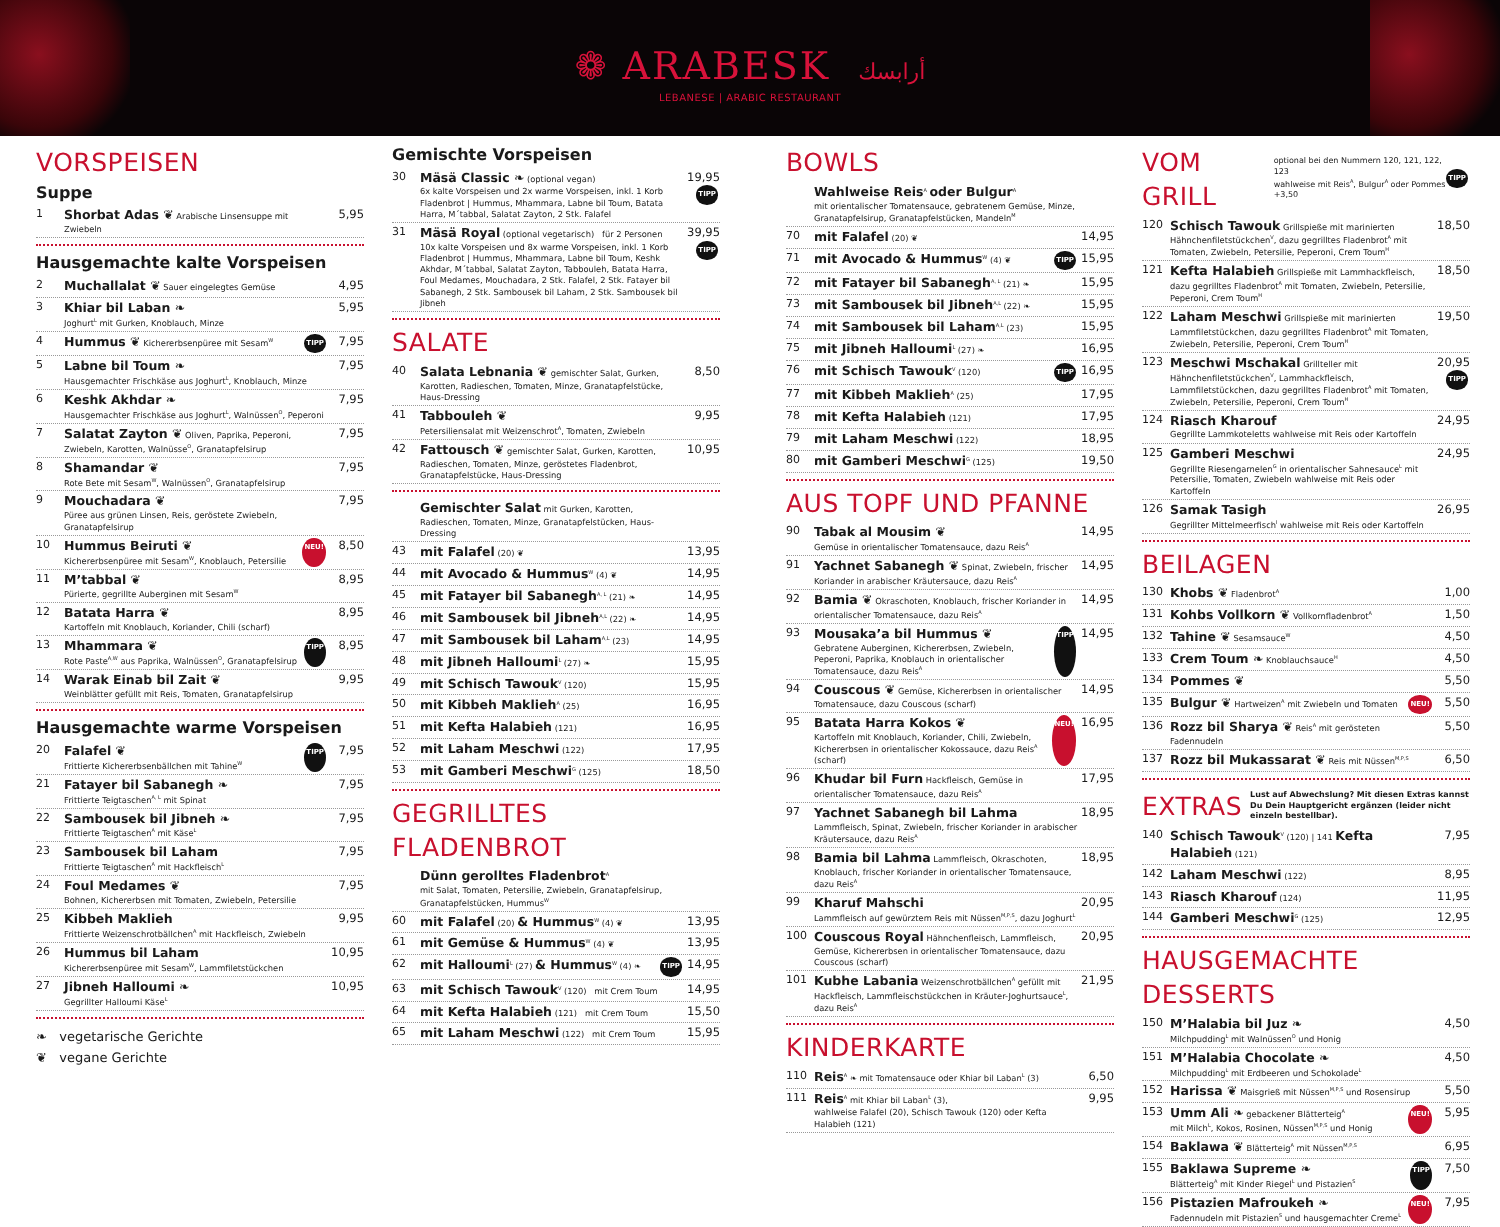❁ ARABESK أرابسك
LEBANESE | ARABIC RESTAURANT
VORSPEISEN
Suppe
1 Shorbat Adas ❦ Arabische Linsensuppe mit Zwiebeln
5,95
Hausgemachte kalte Vorspeisen
2 Muchallalat ❦ Sauer eingelegtes Gemüse
4,95
3 Khiar bil Laban ❧
Joghurt<sup>L</sup> mit Gurken, Knoblauch, Minze
5,95
4 Hummus ❦ Kichererbsenpüree mit Sesam<sup>W</sup>
TIPP
7,95
5 Labne bil Toum ❧
Hausgemachter Frischkäse aus Joghurt<sup>L</sup>, Knoblauch, Minze
7,95
6 Keshk Akhdar ❧
Hausgemachter Frischkäse aus Joghurt<sup>L</sup>, Walnüssen<sup>O</sup>, Peperoni
7,95
7 Salatat Zayton ❦ Oliven, Paprika, Peperoni, Zwiebeln, Karotten, Walnüsse<sup>O</sup>, Granatapfelsirup
7,95
8 Shamandar ❦
Rote Bete mit Sesam<sup>W</sup>, Walnüssen<sup>O</sup>, Granatapfelsirup
7,95
9 Mouchadara ❦
Püree aus grünen Linsen, Reis, geröstete Zwiebeln, Granatapfelsirup
7,95
10 Hummus Beiruti ❦
Kichererbsenpüree mit Sesam<sup>W</sup>, Knoblauch, Petersilie
NEU!
8,50
11 M’tabbal ❦
Pürierte, gegrillte Auberginen mit Sesam<sup>W</sup>
8,95
12 Batata Harra ❦
Kartoffeln mit Knoblauch, Koriander, Chili (scharf)
8,95
13 Mhammara ❦
Rote Paste<sup>A,W</sup> aus Paprika, Walnüssen<sup>O</sup>, Granatapfelsirup
TIPP
8,95
14 Warak Einab bil Zait ❦
Weinblätter gefüllt mit Reis, Tomaten, Granatapfelsirup
9,95
Hausgemachte warme Vorspeisen
20 Falafel ❦
Frittierte Kichererbsenbällchen mit Tahine<sup>W</sup>
TIPP
7,95
21 Fatayer bil Sabanegh ❧
Frittierte Teigtaschen<sup>A, L</sup> mit Spinat
7,95
22 Sambousek bil Jibneh ❧
Frittierte Teigtaschen<sup>A</sup> mit Käse<sup>L</sup>
7,95
23 Sambousek bil Laham
Frittierte Teigtaschen<sup>A</sup> mit Hackfleisch<sup>L</sup>
7,95
24 Foul Medames ❦
Bohnen, Kichererbsen mit Tomaten, Zwiebeln, Petersilie
7,95
25 Kibbeh Maklieh
Frittierte Weizenschrotbällchen<sup>A</sup> mit Hackfleisch, Zwiebeln
9,95
26 Hummus bil Laham
Kichererbsenpüree mit Sesam<sup>W</sup>, Lammfiletstückchen
10,95
27 Jibneh Halloumi ❧
Gegrillter Halloumi Käse<sup>L</sup>
10,95
❧ vegetarische Gerichte
❦ vegane Gerichte
Gemischte Vorspeisen
30 Mäsä Classic ❧ (optional vegan)
6x kalte Vorspeisen und 2x warme Vorspeisen, inkl. 1 Korb Fladenbrot | Hummus, Mhammara, Labne bil Toum, Batata Harra, M´tabbal, Salatat Zayton, 2 Stk. Falafel
19,95
TIPP
31 Mäsä Royal (optional vegetarisch) für 2 Personen
10x kalte Vorspeisen und 8x warme Vorspeisen, inkl. 1 Korb Fladenbrot | Hummus, Mhammara, Labne bil Toum, Keshk Akhdar, M´tabbal, Salatat Zayton, Tabbouleh, Batata Harra, Foul Medames, Mouchadara, 2 Stk. Falafel, 2 Stk. Fatayer bil Sabanegh, 2 Stk. Sambousek bil Laham, 2 Stk. Sambousek bil Jibneh
39,95
TIPP
SALATE
40 Salata Lebnania ❦ gemischter Salat, Gurken, Karotten, Radieschen, Tomaten, Minze, Granatapfelstücke, Haus-Dressing
8,50
41 Tabbouleh ❦
Petersiliensalat mit Weizenschrot<sup>A</sup>, Tomaten, Zwiebeln
9,95
42 Fattousch ❦ gemischter Salat, Gurken, Karotten, Radieschen, Tomaten, Minze, geröstetes Fladenbrot, Granatapfelstücke, Haus-Dressing
10,95
Gemischter Salat mit Gurken, Karotten, Radieschen, Tomaten, Minze, Granatapfelstücken, Haus-Dressing
43 mit Falafel (20) ❦
13,95
44 mit Avocado & Hummus<sup>W</sup> (4) ❦
14,95
45 mit Fatayer bil Sabanegh<sup>A, L</sup> (21) ❧
14,95
46 mit Sambousek bil Jibneh<sup>A,L</sup> (22) ❧
14,95
47 mit Sambousek bil Laham<sup>A,L</sup> (23)
14,95
48 mit Jibneh Halloumi<sup>L</sup> (27) ❧
15,95
49 mit Schisch Tawouk<sup>V</sup> (120)
15,95
50 mit Kibbeh Maklieh<sup>A</sup> (25)
16,95
51 mit Kefta Halabieh (121)
16,95
52 mit Laham Meschwi (122)
17,95
53 mit Gamberi Meschwi<sup>G</sup> (125)
18,50
GEGRILLTES FLADENBROT
Dünn gerolltes Fladenbrot<sup>A</sup>
mit Salat, Tomaten, Petersilie, Zwiebeln, Granatapfelsirup, Granatapfelstücken, Hummus<sup>W</sup>
60 mit Falafel (20) & Hummus<sup>W</sup> (4) ❦
13,95
61 mit Gemüse & Hummus<sup>W</sup> (4) ❦
13,95
62 mit Halloumi<sup>L</sup> (27) & Hummus<sup>W</sup> (4) ❧
TIPP
14,95
63 mit Schisch Tawouk<sup>V</sup> (120) mit Crem Toum
14,95
64 mit Kefta Halabieh (121) mit Crem Toum
15,50
65 mit Laham Meschwi (122) mit Crem Toum
15,95
BOWLS
Wahlweise Reis<sup>A</sup> oder Bulgur<sup>A</sup>
mit orientalischer Tomatensauce, gebratenem Gemüse, Minze, Granatapfelsirup, Granatapfelstücken, Mandeln<sup>M</sup>
70 mit Falafel (20) ❦
14,95
71 mit Avocado & Hummus<sup>W</sup> (4) ❦
TIPP
15,95
72 mit Fatayer bil Sabanegh<sup>A, L</sup> (21) ❧
15,95
73 mit Sambousek bil Jibneh<sup>A,L</sup> (22) ❧
15,95
74 mit Sambousek bil Laham<sup>A,L</sup> (23)
15,95
75 mit Jibneh Halloumi<sup>L</sup> (27) ❧
16,95
76 mit Schisch Tawouk<sup>V</sup> (120)
TIPP
16,95
77 mit Kibbeh Maklieh<sup>A</sup> (25)
17,95
78 mit Kefta Halabieh (121)
17,95
79 mit Laham Meschwi (122)
18,95
80 mit Gamberi Meschwi<sup>G</sup> (125)
19,50
AUS TOPF UND PFANNE
90 Tabak al Mousim ❦
Gemüse in orientalischer Tomatensauce, dazu Reis<sup>A</sup>
14,95
91 Yachnet Sabanegh ❦ Spinat, Zwiebeln, frischer Koriander in arabischer Kräutersauce, dazu Reis<sup>A</sup>
14,95
92 Bamia ❦ Okraschoten, Knoblauch, frischer Koriander in orientalischer Tomatensauce, dazu Reis<sup>A</sup>
14,95
93 Mousaka’a bil Hummus ❦
Gebratene Auberginen, Kichererbsen, Zwiebeln, Peperoni, Paprika, Knoblauch in orientalischer Tomatensauce, dazu Reis<sup>A</sup>
TIPP
14,95
94 Couscous ❦ Gemüse, Kichererbsen in orientalischer Tomatensauce, dazu Couscous (scharf)
14,95
95 Batata Harra Kokos ❦
Kartoffeln mit Knoblauch, Koriander, Chili, Zwiebeln, Kichererbsen in orientalischer Kokossauce, dazu Reis<sup>A</sup> (scharf)
NEU!
16,95
96 Khudar bil Furn Hackfleisch, Gemüse in orientalischer Tomatensauce, dazu Reis<sup>A</sup>
17,95
97 Yachnet Sabanegh bil Lahma
Lammfleisch, Spinat, Zwiebeln, frischer Koriander in arabischer Kräutersauce, dazu Reis<sup>A</sup>
18,95
98 Bamia bil Lahma Lammfleisch, Okraschoten, Knoblauch, frischer Koriander in orientalischer Tomatensauce, dazu Reis<sup>A</sup>
18,95
99 Kharuf Mahschi
Lammfleisch auf gewürztem Reis mit Nüssen<sup>M,P,S</sup>, dazu Joghurt<sup>L</sup>
20,95
100 Couscous Royal Hähnchenfleisch, Lammfleisch, Gemüse, Kichererbsen in orientalischer Tomatensauce, dazu Couscous (scharf)
20,95
101 Kubhe Labania Weizenschrotbällchen<sup>A</sup> gefüllt mit Hackfleisch, Lammfleischstückchen in Kräuter-Joghurtsauce<sup>L</sup>, dazu Reis<sup>A</sup>
21,95
KINDERKARTE
110 Reis<sup>A</sup> ❧ mit Tomatensauce oder Khiar bil Laban<sup>L</sup> (3)
6,50
111 Reis<sup>A</sup> mit Khiar bil Laban<sup>L</sup> (3),
wahlweise Falafel (20), Schisch Tawouk (120) oder Kefta Halabieh (121)
9,95
VOM GRILL
optional bei den Nummern 120, 121, 122, 123
wahlweise mit Reis<sup>A</sup>, Bulgur<sup>A</sup> oder Pommes +3,50
TIPP
120 Schisch Tawouk Grillspieße mit marinierten Hähnchenfiletstückchen<sup>V</sup>, dazu gegrilltes Fladenbrot<sup>A</sup> mit Tomaten, Zwiebeln, Petersilie, Peperoni, Crem Toum<sup>H</sup>
18,50
121 Kefta Halabieh Grillspieße mit Lammhackfleisch, dazu gegrilltes Fladenbrot<sup>A</sup> mit Tomaten, Zwiebeln, Petersilie, Peperoni, Crem Toum<sup>H</sup>
18,50
122 Laham Meschwi Grillspieße mit marinierten Lammfiletstückchen, dazu gegrilltes Fladenbrot<sup>A</sup> mit Tomaten, Zwiebeln, Petersilie, Peperoni, Crem Toum<sup>H</sup>
19,50
123 Meschwi Mschakal Grillteller mit Hähnchenfiletstückchen<sup>V</sup>, Lammhackfleisch, Lammfiletstückchen, dazu gegrilltes Fladenbrot<sup>A</sup> mit Tomaten, Zwiebeln, Petersilie, Peperoni, Crem Toum<sup>H</sup>
20,95
TIPP
124 Riasch Kharouf
Gegrillte Lammkoteletts wahlweise mit Reis oder Kartoffeln
24,95
125 Gamberi Meschwi
Gegrillte Riesengarnelen<sup>G</sup> in orientalischer Sahnesauce<sup>L</sup> mit Petersilie, Tomaten, Zwiebeln wahlweise mit Reis oder Kartoffeln
24,95
126 Samak Tasigh
Gegrillter Mittelmeerfisch<sup>I</sup> wahlweise mit Reis oder Kartoffeln
26,95
BEILAGEN
130 Khobs ❦ Fladenbrot<sup>A</sup>
1,00
131 Kohbs Vollkorn ❦ Vollkornfladenbrot<sup>A</sup>
1,50
132 Tahine ❦ Sesamsauce<sup>W</sup>
4,50
133 Crem Toum ❧ Knoblauchsauce<sup>H</sup>
4,50
134 Pommes ❦ 5,50
135 Bulgur ❦ Hartweizen<sup>A</sup> mit Zwiebeln und Tomaten
NEU!
5,50
136 Rozz bil Sharya ❦ Reis<sup>A</sup> mit gerösteten Fadennudeln
5,50
137 Rozz bil Mukassarat ❦ Reis mit Nüssen<sup>M,P,S</sup>
6,50
EXTRAS
Lust auf Abwechslung? Mit diesen Extras kannst Du Dein Hauptgericht ergänzen (leider nicht einzeln bestellbar).
140 Schisch Tawouk<sup>V</sup> (120) | 141 Kefta Halabieh (121)
7,95
142 Laham Meschwi (122)
8,95
143 Riasch Kharouf (124)
11,95
144 Gamberi Meschwi<sup>G</sup> (125)
12,95
HAUSGEMACHTE DESSERTS
150 M’Halabia bil Juz ❧
Milchpudding<sup>L</sup> mit Walnüssen<sup>O</sup> und Honig
4,50
151 M’Halabia Chocolate ❧
Milchpudding<sup>L</sup> mit Erdbeeren und Schokolade<sup>L</sup>
4,50
152 Harissa ❦ Maisgrieß mit Nüssen<sup>M,P,S</sup> und Rosensirup
5,50
153 Umm Ali ❧ gebackener Blätterteig<sup>A</sup>
mit Milch<sup>L</sup>, Kokos, Rosinen, Nüssen<sup>M,P,S</sup> und Honig
NEU!
5,95
154 Baklawa ❦ Blätterteig<sup>A</sup> mit Nüssen<sup>M,P,S</sup>
6,95
155 Baklawa Supreme ❧
Blätterteig<sup>A</sup> mit Kinder Riegel<sup>L</sup> und Pistazien<sup>S</sup>
TIPP
7,50
156 Pistazien Mafroukeh ❧
Fadennudeln mit Pistazien<sup>S</sup> und hausgemachter Creme<sup>L</sup>
NEU!
7,95